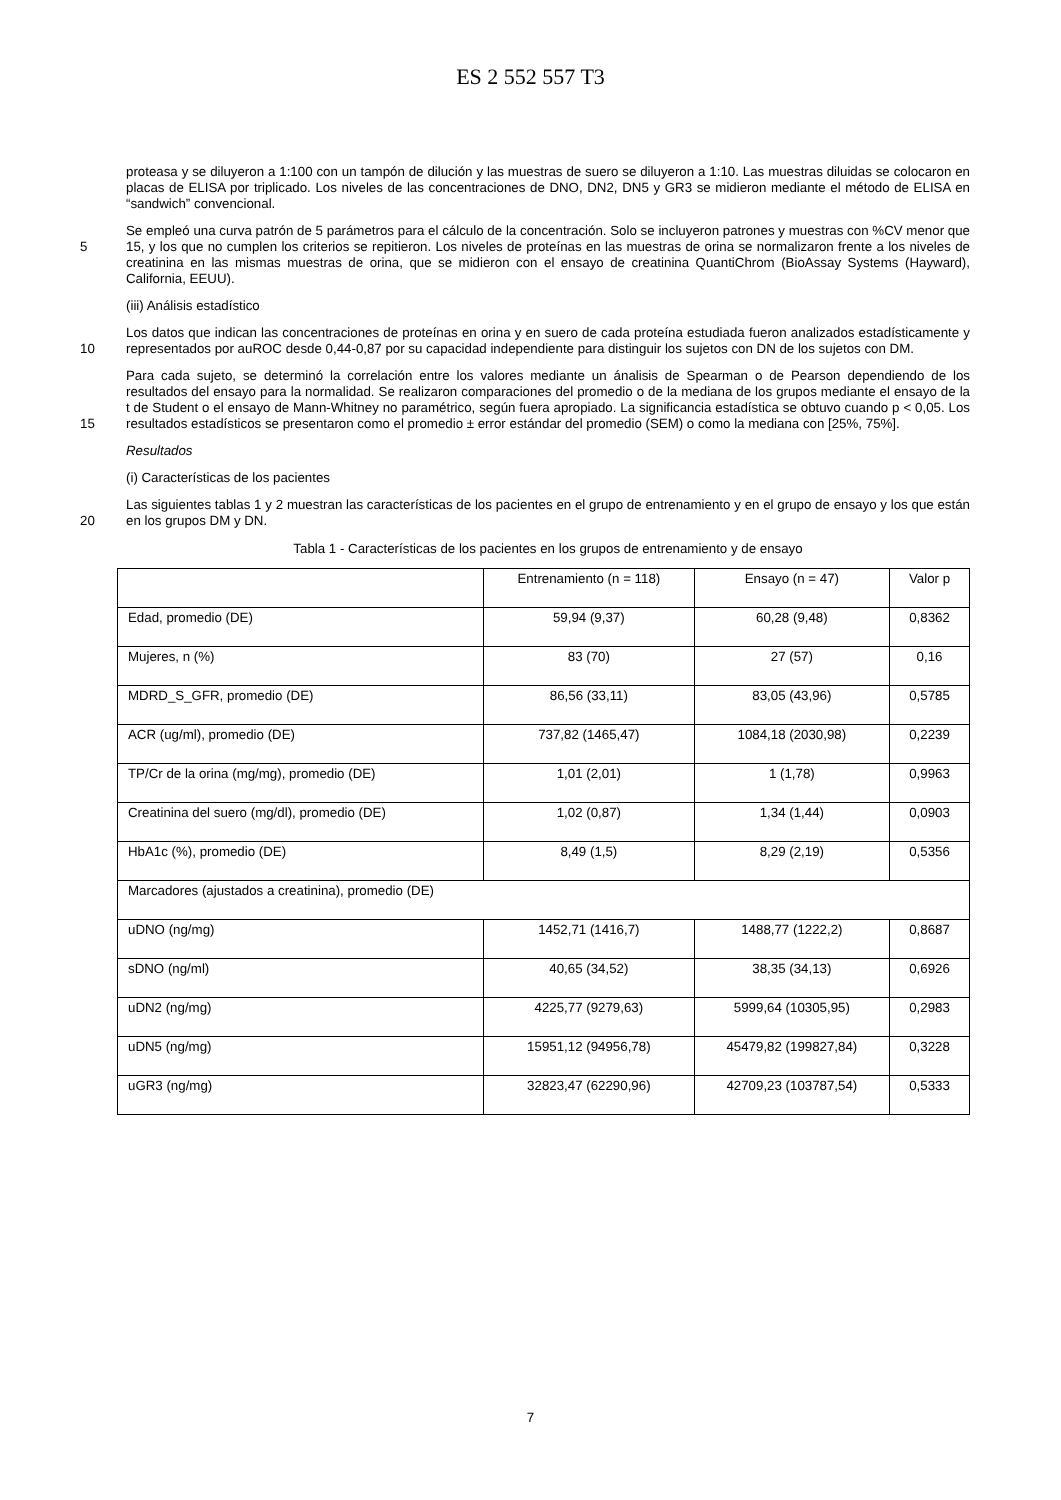ES 2 552 557 T3
proteasa y se diluyeron a 1:100 con un tampón de dilución y las muestras de suero se diluyeron a 1:10. Las muestras diluidas se colocaron en placas de ELISA por triplicado. Los niveles de las concentraciones de DNO, DN2, DN5 y GR3 se midieron mediante el método de ELISA en “sandwich” convencional.
5 Se empleó una curva patrón de 5 parámetros para el cálculo de la concentración. Solo se incluyeron patrones y muestras con %CV menor que 15, y los que no cumplen los criterios se repitieron. Los niveles de proteínas en las muestras de orina se normalizaron frente a los niveles de creatinina en las mismas muestras de orina, que se midieron con el ensayo de creatinina QuantiChrom (BioAssay Systems (Hayward), California, EEUU).
(iii) Análisis estadístico
10 Los datos que indican las concentraciones de proteínas en orina y en suero de cada proteína estudiada fueron analizados estadísticamente y representados por auROC desde 0,44-0,87 por su capacidad independiente para distinguir los sujetos con DN de los sujetos con DM.
15 Para cada sujeto, se determinó la correlación entre los valores mediante un ánalisis de Spearman o de Pearson dependiendo de los resultados del ensayo para la normalidad. Se realizaron comparaciones del promedio o de la mediana de los grupos mediante el ensayo de la t de Student o el ensayo de Mann-Whitney no paramétrico, según fuera apropiado. La significancia estadística se obtuvo cuando p < 0,05. Los resultados estadísticos se presentaron como el promedio ± error estándar del promedio (SEM) o como la mediana con [25%, 75%].
Resultados
(i) Características de los pacientes
20 Las siguientes tablas 1 y 2 muestran las características de los pacientes en el grupo de entrenamiento y en el grupo de ensayo y los que están en los grupos DM y DN.
Tabla 1 - Características de los pacientes en los grupos de entrenamiento y de ensayo
| | Entrenamiento (n = 118) | Ensayo (n = 47) | Valor p |
| Edad, promedio (DE) | 59,94 (9,37) | 60,28 (9,48) | 0,8362 |
| Mujeres, n (%) | 83 (70) | 27 (57) | 0,16 |
| MDRD_S_GFR, promedio (DE) | 86,56 (33,11) | 83,05 (43,96) | 0,5785 |
| ACR (ug/ml), promedio (DE) | 737,82 (1465,47) | 1084,18 (2030,98) | 0,2239 |
| TP/Cr de la orina (mg/mg), promedio (DE) | 1,01 (2,01) | 1 (1,78) | 0,9963 |
| Creatinina del suero (mg/dl), promedio (DE) | 1,02 (0,87) | 1,34 (1,44) | 0,0903 |
| HbA1c (%), promedio (DE) | 8,49 (1,5) | 8,29 (2,19) | 0,5356 |
| Marcadores (ajustados a creatinina), promedio (DE) | | | |
| uDNO (ng/mg) | 1452,71 (1416,7) | 1488,77 (1222,2) | 0,8687 |
| sDNO (ng/ml) | 40,65 (34,52) | 38,35 (34,13) | 0,6926 |
| uDN2 (ng/mg) | 4225,77 (9279,63) | 5999,64 (10305,95) | 0,2983 |
| uDN5 (ng/mg) | 15951,12 (94956,78) | 45479,82 (199827,84) | 0,3228 |
| uGR3 (ng/mg) | 32823,47 (62290,96) | 42709,23 (103787,54) | 0,5333 |
7